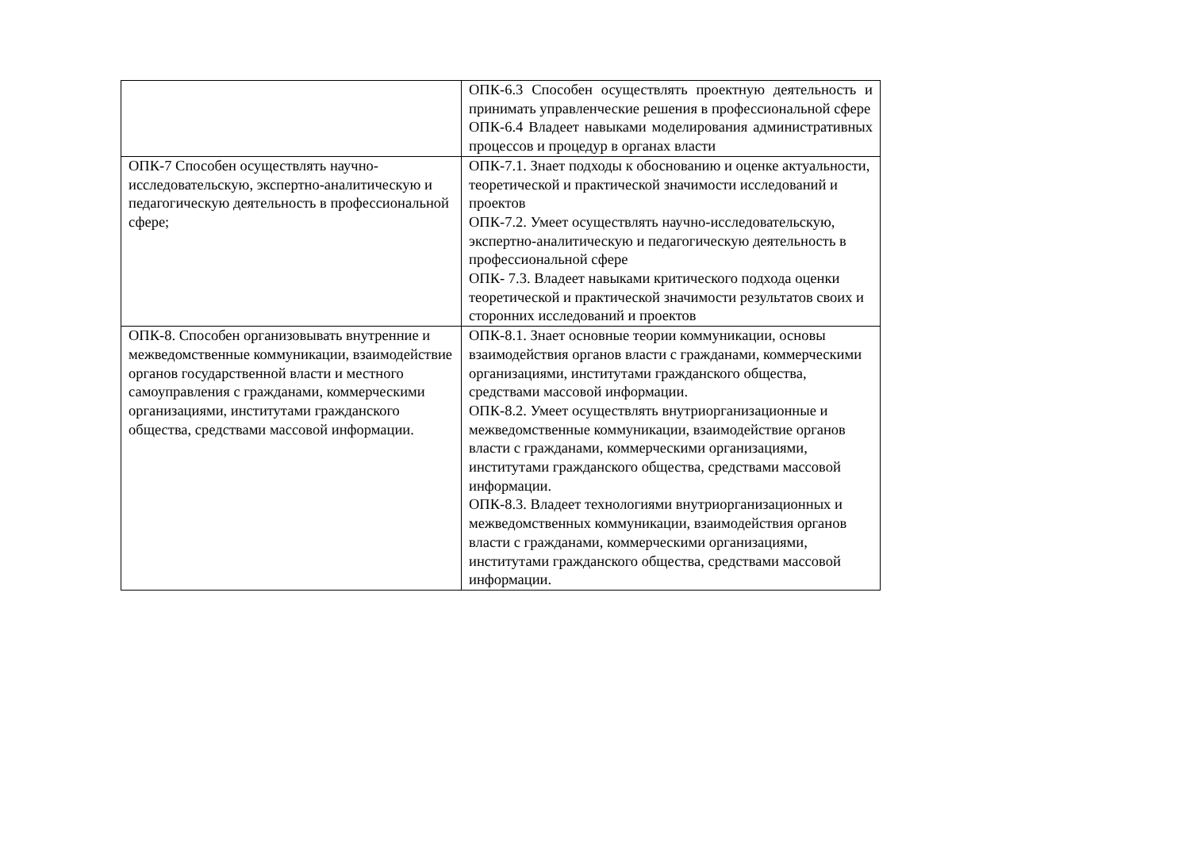| | ОПК-6.3 Способен осуществлять проектную деятельность и принимать управленческие решения в профессиональной сфере ОПК-6.4 Владеет навыками моделирования административных процессов и процедур в органах власти |
| ОПК-7 Способен осуществлять научно-исследовательскую, экспертно-аналитическую и педагогическую деятельность в профессиональной сфере; | ОПК-7.1. Знает подходы к обоснованию и оценке актуальности, теоретической и практической значимости исследований и проектов ОПК-7.2. Умеет осуществлять научно-исследовательскую, экспертно-аналитическую и педагогическую деятельность в профессиональной сфере ОПК- 7.3. Владеет навыками критического подхода оценки теоретической и практической значимости результатов своих и сторонних исследований и проектов |
| ОПК-8. Способен организовывать внутренние и межведомственные коммуникации, взаимодействие органов государственной власти и местного самоуправления с гражданами, коммерческими организациями, институтами гражданского общества, средствами массовой информации. | ОПК-8.1. Знает основные теории коммуникации, основы взаимодействия органов власти с гражданами, коммерческими организациями, институтами гражданского общества, средствами массовой информации. ОПК-8.2. Умеет осуществлять внутриорганизационные и межведомственные коммуникации, взаимодействие органов власти с гражданами, коммерческими организациями, институтами гражданского общества, средствами массовой информации. ОПК-8.3. Владеет технологиями внутриорганизационных и межведомственных коммуникации, взаимодействия органов власти с гражданами, коммерческими организациями, институтами гражданского общества, средствами массовой информации. |